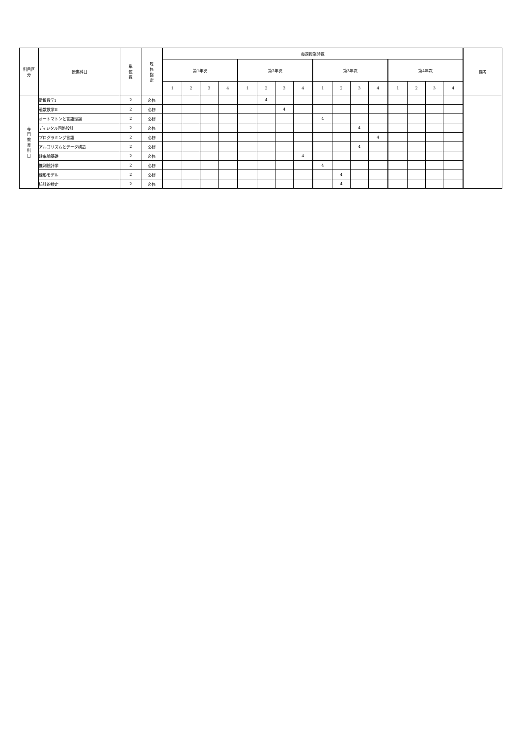| 科目区 分 | 授業科目 | 単 位 数 | 履 修 指 定 | 毎週授業時数 | | | | | | | | | | | | | | | | 備考 |
| --- | --- | --- | --- | --- | --- | --- | --- | --- | --- | --- | --- | --- | --- | --- | --- | --- | --- | --- | --- | --- |
| | | | | 第1年次 | | | | 第2年次 | | | | 第3年次 | | | | 第4年次 | | | | |
| | | | | 1 | 2 | 3 | 4 | 1 | 2 | 3 | 4 | 1 | 2 | 3 | 4 | 1 | 2 | 3 | 4 | |
| 専 門 教 育 科 目 | 離散数学I | 2 | 必修 | | | | | | 4 | | | | | | | | | | | |
| | 離散数学II | 2 | 必修 | | | | | | | 4 | | | | | | | | | | |
| | オートマトンと言語理論 | 2 | 必修 | | | | | | | | | 4 | | | | | | | | |
| | ディジタル回路設計 | 2 | 必修 | | | | | | | | | | | 4 | | | | | | |
| | プログラミング言語 | 2 | 必修 | | | | | | | | | | | | 4 | | | | | |
| | アルゴリズムとデータ構造 | 2 | 必修 | | | | | | | | | | | 4 | | | | | | |
| | 確率論基礎 | 2 | 必修 | | | | | | | | 4 | | | | | | | | | |
| | 推測統計学 | 2 | 必修 | | | | | | | | | 4 | | | | | | | | |
| | 線形モデル | 2 | 必修 | | | | | | | | | | 4 | | | | | | | |
| | 統計的検定 | 2 | 必修 | | | | | | | | | | 4 | | | | | | | |